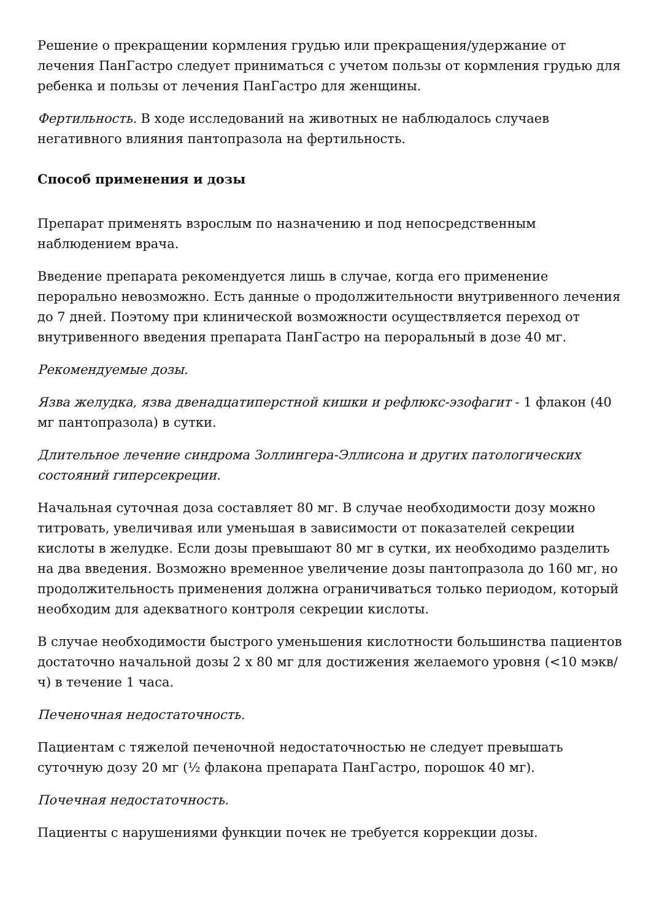Решение о прекращении кормления грудью или прекращения/удержание от лечения ПанГастро следует приниматься с учетом пользы от кормления грудью для ребенка и пользы от лечения ПанГастро для женщины.
Фертильность. В ходе исследований на животных не наблюдалось случаев негативного влияния пантопразола на фертильность.
Способ применения и дозы
Препарат применять взрослым по назначению и под непосредственным наблюдением врача.
Введение препарата рекомендуется лишь в случае, когда его применение перорально невозможно. Есть данные о продолжительности внутривенного лечения до 7 дней. Поэтому при клинической возможности осуществляется переход от внутривенного введения препарата ПанГастро на пероральный в дозе 40 мг.
Рекомендуемые дозы.
Язва желудка, язва двенадцатиперстной кишки и рефлюкс-эзофагит - 1 флакон (40 мг пантопразола) в сутки.
Длительное лечение синдрома Золлингера-Эллисона и других патологических состояний гиперсекреции.
Начальная суточная доза составляет 80 мг. В случае необходимости дозу можно титровать, увеличивая или уменьшая в зависимости от показателей секреции кислоты в желудке. Если дозы превышают 80 мг в сутки, их необходимо разделить на два введения. Возможно временное увеличение дозы пантопразола до 160 мг, но продолжительность применения должна ограничиваться только периодом, который необходим для адекватного контроля секреции кислоты.
В случае необходимости быстрого уменьшения кислотности большинства пациентов достаточно начальной дозы 2 х 80 мг для достижения желаемого уровня (<10 мэкв/ч) в течение 1 часа.
Печеночная недостаточность.
Пациентам с тяжелой печеночной недостаточностью не следует превышать суточную дозу 20 мг (½ флакона препарата ПанГастро, порошок 40 мг).
Почечная недостаточность.
Пациенты с нарушениями функции почек не требуется коррекции дозы.